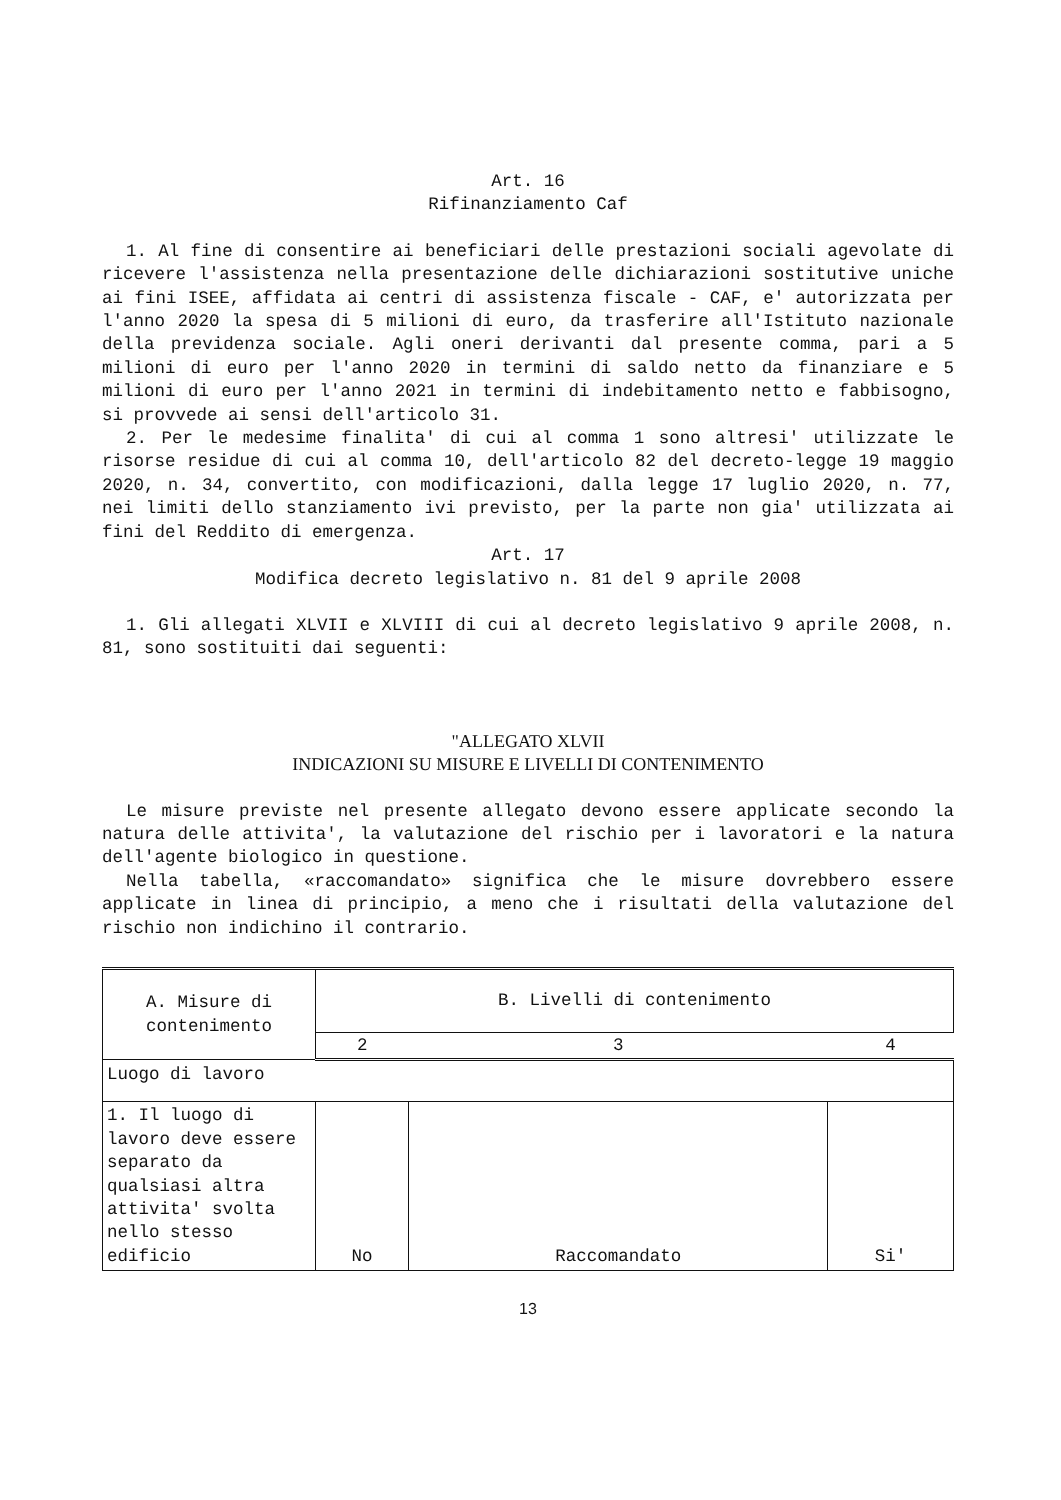Art. 16
Rifinanziamento Caf
1. Al fine di consentire ai beneficiari delle prestazioni sociali agevolate di ricevere l'assistenza nella presentazione delle dichiarazioni sostitutive uniche ai fini ISEE, affidata ai centri di assistenza fiscale - CAF, e' autorizzata per l'anno 2020 la spesa di 5 milioni di euro, da trasferire all'Istituto nazionale della previdenza sociale. Agli oneri derivanti dal presente comma, pari a 5 milioni di euro per l'anno 2020 in termini di saldo netto da finanziare e 5 milioni di euro per l'anno 2021 in termini di indebitamento netto e fabbisogno, si provvede ai sensi dell'articolo 31.
2. Per le medesime finalita' di cui al comma 1 sono altresi' utilizzate le risorse residue di cui al comma 10, dell'articolo 82 del decreto-legge 19 maggio 2020, n. 34, convertito, con modificazioni, dalla legge 17 luglio 2020, n. 77, nei limiti dello stanziamento ivi previsto, per la parte non gia' utilizzata ai fini del Reddito di emergenza.
Art. 17
Modifica decreto legislativo n. 81 del 9 aprile 2008
1. Gli allegati XLVII e XLVIII di cui al decreto legislativo 9 aprile 2008, n. 81, sono sostituiti dai seguenti:
"ALLEGATO XLVII
INDICAZIONI SU MISURE E LIVELLI DI CONTENIMENTO
Le misure previste nel presente allegato devono essere applicate secondo la natura delle attivita', la valutazione del rischio per i lavoratori e la natura dell'agente biologico in questione.
Nella tabella, «raccomandato» significa che le misure dovrebbero essere applicate in linea di principio, a meno che i risultati della valutazione del rischio non indichino il contrario.
| A. Misure di contenimento | B. Livelli di contenimento | | |
| --- | --- | --- | --- |
| | 2 | 3 | 4 |
| Luogo di lavoro | | | |
| 1. Il luogo di lavoro deve essere separato da qualsiasi altra attivita' svolta nello stesso edificio | No | Raccomandato | Si' |
13